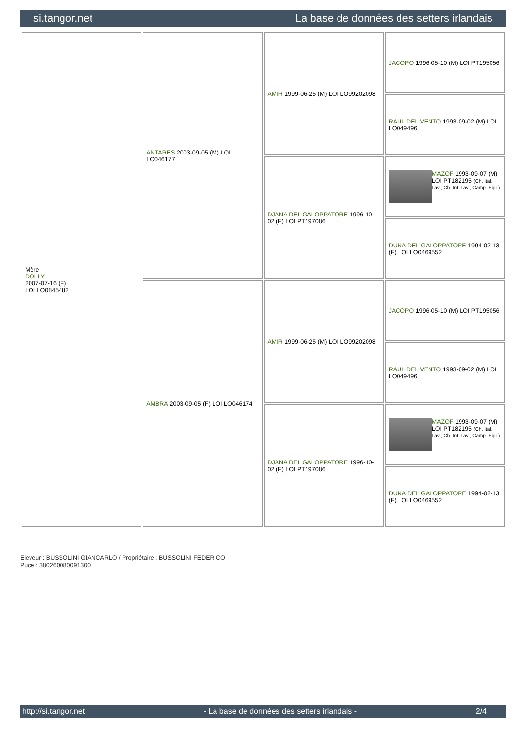si.tangor.net La base de données des setters irlandais
| Mère DOLLY 2007-07-16 (F) LOI LO0845482 | ANTARES 2003-09-05 (M) LOI LO046177 | AMIR 1999-06-25 (M) LOI LO99202098 | JACOPO 1996-05-10 (M) LOI PT195056 |
| | | | RAUL DEL VENTO 1993-09-02 (M) LOI LO049496 |
| | | DJANA DEL GALOPPATORE 1996-10-02 (F) LOI PT197086 | MAZOF 1993-09-07 (M) LOI PT182195 (Ch. Ital. Lav., Ch. Int. Lav., Camp. Ripr.) |
| | | | DUNA DEL GALOPPATORE 1994-02-13 (F) LOI LO0469552 |
| | AMBRA 2003-09-05 (F) LOI LO046174 | AMIR 1999-06-25 (M) LOI LO99202098 | JACOPO 1996-05-10 (M) LOI PT195056 |
| | | | RAUL DEL VENTO 1993-09-02 (M) LOI LO049496 |
| | | DJANA DEL GALOPPATORE 1996-10-02 (F) LOI PT197086 | MAZOF 1993-09-07 (M) LOI PT182195 (Ch. Ital. Lav., Ch. Int. Lav., Camp. Ripr.) |
| | | | DUNA DEL GALOPPATORE 1994-02-13 (F) LOI LO0469552 |
Eleveur : BUSSOLINI GIANCARLO / Propriétaire : BUSSOLINI FEDERICO
Puce : 380260080091300
http://si.tangor.net - La base de données des setters irlandais - 2/4